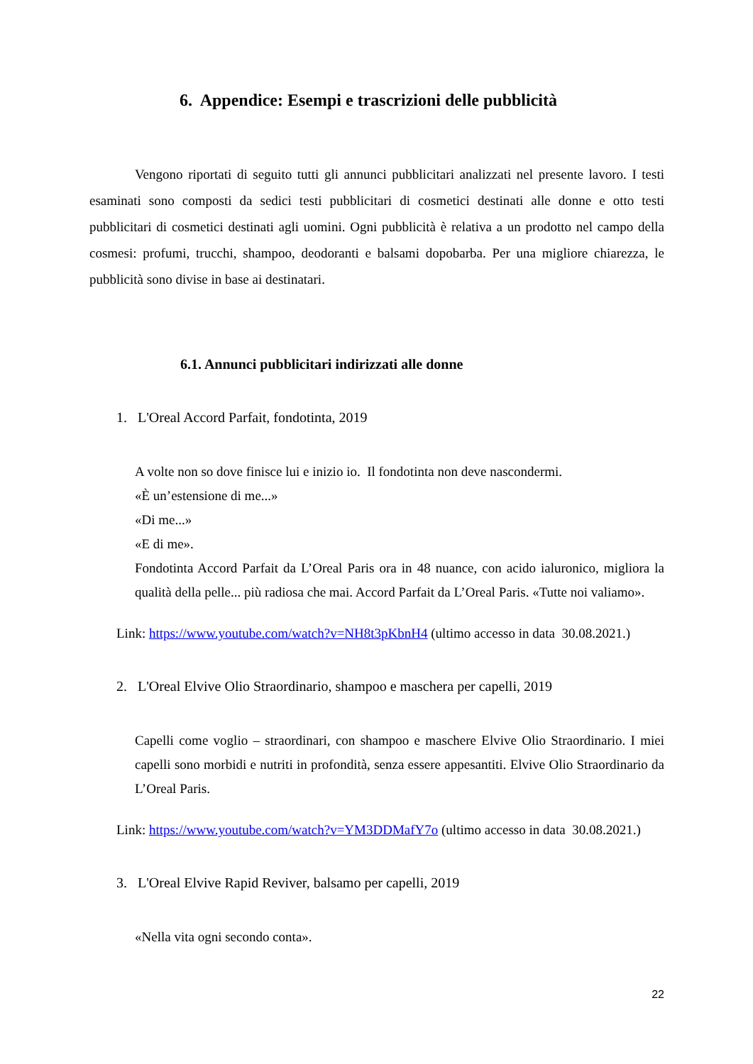6. Appendice: Esempi e trascrizioni delle pubblicità
Vengono riportati di seguito tutti gli annunci pubblicitari analizzati nel presente lavoro. I testi esaminati sono composti da sedici testi pubblicitari di cosmetici destinati alle donne e otto testi pubblicitari di cosmetici destinati agli uomini. Ogni pubblicità è relativa a un prodotto nel campo della cosmesi: profumi, trucchi, shampoo, deodoranti e balsami dopobarba. Per una migliore chiarezza, le pubblicità sono divise in base ai destinatari.
6.1. Annunci pubblicitari indirizzati alle donne
1. L'Oreal Accord Parfait, fondotinta, 2019
A volte non so dove finisce lui e inizio io. Il fondotinta non deve nascondermi.
«È un’estensione di me...»
«Di me...»
«E di me».
Fondotinta Accord Parfait da L’Oreal Paris ora in 48 nuance, con acido ialuronico, migliora la qualità della pelle... più radiosa che mai. Accord Parfait da L’Oreal Paris. «Tutte noi valiamo».
Link: https://www.youtube.com/watch?v=NH8t3pKbnH4 (ultimo accesso in data 30.08.2021.)
2. L'Oreal Elvive Olio Straordinario, shampoo e maschera per capelli, 2019
Capelli come voglio – straordinari, con shampoo e maschere Elvive Olio Straordinario. I miei capelli sono morbidi e nutriti in profondità, senza essere appesantiti. Elvive Olio Straordinario da L’Oreal Paris.
Link: https://www.youtube.com/watch?v=YM3DDMafY7o (ultimo accesso in data 30.08.2021.)
3. L'Oreal Elvive Rapid Reviver, balsamo per capelli, 2019
«Nella vita ogni secondo conta».
22